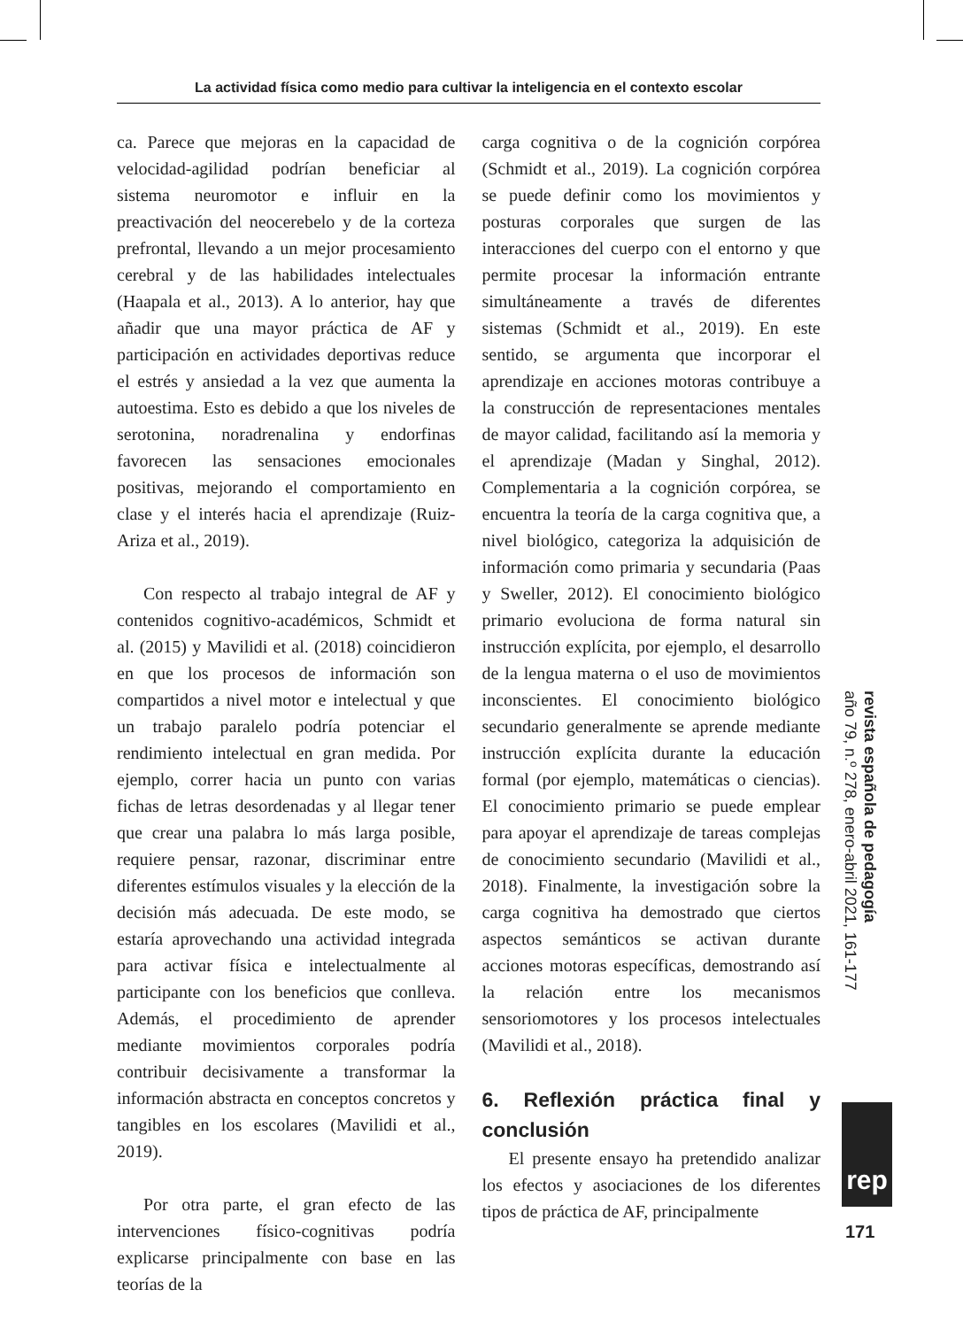La actividad física como medio para cultivar la inteligencia en el contexto escolar
ca. Parece que mejoras en la capacidad de velocidad-agilidad podrían beneficiar al sistema neuromotor e influir en la preactivación del neocerebelo y de la corteza prefrontal, llevando a un mejor procesamiento cerebral y de las habilidades intelectuales (Haapala et al., 2013). A lo anterior, hay que añadir que una mayor práctica de AF y participación en actividades deportivas reduce el estrés y ansiedad a la vez que aumenta la autoestima. Esto es debido a que los niveles de serotonina, noradrenalina y endorfinas favorecen las sensaciones emocionales positivas, mejorando el comportamiento en clase y el interés hacia el aprendizaje (Ruiz-Ariza et al., 2019).
Con respecto al trabajo integral de AF y contenidos cognitivo-académicos, Schmidt et al. (2015) y Mavilidi et al. (2018) coincidieron en que los procesos de información son compartidos a nivel motor e intelectual y que un trabajo paralelo podría potenciar el rendimiento intelectual en gran medida. Por ejemplo, correr hacia un punto con varias fichas de letras desordenadas y al llegar tener que crear una palabra lo más larga posible, requiere pensar, razonar, discriminar entre diferentes estímulos visuales y la elección de la decisión más adecuada. De este modo, se estaría aprovechando una actividad integrada para activar física e intelectualmente al participante con los beneficios que conlleva. Además, el procedimiento de aprender mediante movimientos corporales podría contribuir decisivamente a transformar la información abstracta en conceptos concretos y tangibles en los escolares (Mavilidi et al., 2019).
Por otra parte, el gran efecto de las intervenciones físico-cognitivas podría explicarse principalmente con base en las teorías de la
carga cognitiva o de la cognición corpórea (Schmidt et al., 2019). La cognición corpórea se puede definir como los movimientos y posturas corporales que surgen de las interacciones del cuerpo con el entorno y que permite procesar la información entrante simultáneamente a través de diferentes sistemas (Schmidt et al., 2019). En este sentido, se argumenta que incorporar el aprendizaje en acciones motoras contribuye a la construcción de representaciones mentales de mayor calidad, facilitando así la memoria y el aprendizaje (Madan y Singhal, 2012). Complementaria a la cognición corpórea, se encuentra la teoría de la carga cognitiva que, a nivel biológico, categoriza la adquisición de información como primaria y secundaria (Paas y Sweller, 2012). El conocimiento biológico primario evoluciona de forma natural sin instrucción explícita, por ejemplo, el desarrollo de la lengua materna o el uso de movimientos inconscientes. El conocimiento biológico secundario generalmente se aprende mediante instrucción explícita durante la educación formal (por ejemplo, matemáticas o ciencias). El conocimiento primario se puede emplear para apoyar el aprendizaje de tareas complejas de conocimiento secundario (Mavilidi et al., 2018). Finalmente, la investigación sobre la carga cognitiva ha demostrado que ciertos aspectos semánticos se activan durante acciones motoras específicas, demostrando así la relación entre los mecanismos sensoriomotores y los procesos intelectuales (Mavilidi et al., 2018).
6. Reflexión práctica final y conclusión
El presente ensayo ha pretendido analizar los efectos y asociaciones de los diferentes tipos de práctica de AF, principalmente
revista española de pedagogía
año 79, n.º 278, enero-abril 2021, 161-177
rep
171